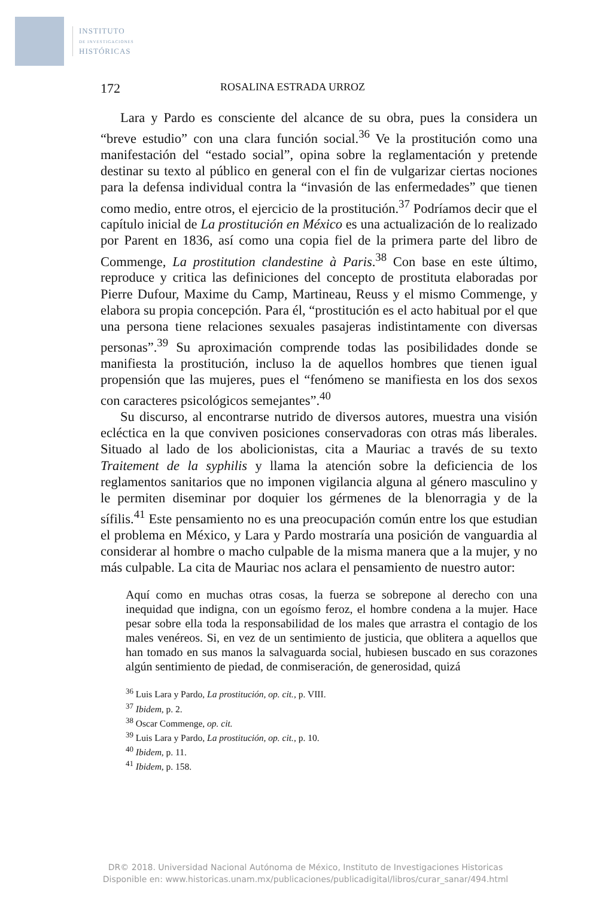INSTITUTO
DE INVESTIGACIONES
HISTÓRICAS
172 ROSALINA ESTRADA URROZ
Lara y Pardo es consciente del alcance de su obra, pues la considera un “breve estudio” con una clara función social.<sup>36</sup> Ve la prostitución como una manifestación del “estado social”, opina sobre la reglamentación y pretende destinar su texto al público en general con el fin de vulgarizar ciertas nociones para la defensa individual contra la “invasión de las enfermedades” que tienen como medio, entre otros, el ejercicio de la prostitución.<sup>37</sup> Podríamos decir que el capítulo inicial de La prostitución en México es una actualización de lo realizado por Parent en 1836, así como una copia fiel de la primera parte del libro de Commenge, La prostitution clandestine à Paris.<sup>38</sup> Con base en este último, reproduce y critica las definiciones del concepto de prostituta elaboradas por Pierre Dufour, Maxime du Camp, Martineau, Reuss y el mismo Commenge, y elabora su propia concepción. Para él, “prostitución es el acto habitual por el que una persona tiene relaciones sexuales pasajeras indistintamente con diversas personas”.<sup>39</sup> Su aproximación comprende todas las posibilidades donde se manifiesta la prostitución, incluso la de aquellos hombres que tienen igual propensión que las mujeres, pues el “fenómeno se manifiesta en los dos sexos con caracteres psicológicos semejantes”.<sup>40</sup>
Su discurso, al encontrarse nutrido de diversos autores, muestra una visión ecléctica en la que conviven posiciones conservadoras con otras más liberales. Situado al lado de los abolicionistas, cita a Mauriac a través de su texto Traitement de la syphilis y llama la atención sobre la deficiencia de los reglamentos sanitarios que no imponen vigilancia alguna al género masculino y le permiten diseminar por doquier los gérmenes de la blenorragia y de la sífilis.<sup>41</sup> Este pensamiento no es una preocupación común entre los que estudian el problema en México, y Lara y Pardo mostraría una posición de vanguardia al considerar al hombre o macho culpable de la misma manera que a la mujer, y no más culpable. La cita de Mauriac nos aclara el pensamiento de nuestro autor:
Aquí como en muchas otras cosas, la fuerza se sobrepone al derecho con una inequidad que indigna, con un egoísmo feroz, el hombre condena a la mujer. Hace pesar sobre ella toda la responsabilidad de los males que arrastra el contagio de los males venéreos. Si, en vez de un sentimiento de justicia, que oblitera a aquellos que han tomado en sus manos la salvaguarda social, hubiesen buscado en sus corazones algún sentimiento de piedad, de conmiseración, de generosidad, quizá
<sup>36</sup> Luis Lara y Pardo, La prostitución, op. cit., p. VIII.
<sup>37</sup> Ibidem, p. 2.
<sup>38</sup> Oscar Commenge, op. cit.
<sup>39</sup> Luis Lara y Pardo, La prostitución, op. cit., p. 10.
<sup>40</sup> Ibidem, p. 11.
<sup>41</sup> Ibidem, p. 158.
DR© 2018. Universidad Nacional Autónoma de México, Instituto de Investigaciones Historicas
Disponible en: www.historicas.unam.mx/publicaciones/publicadigital/libros/curar_sanar/494.html